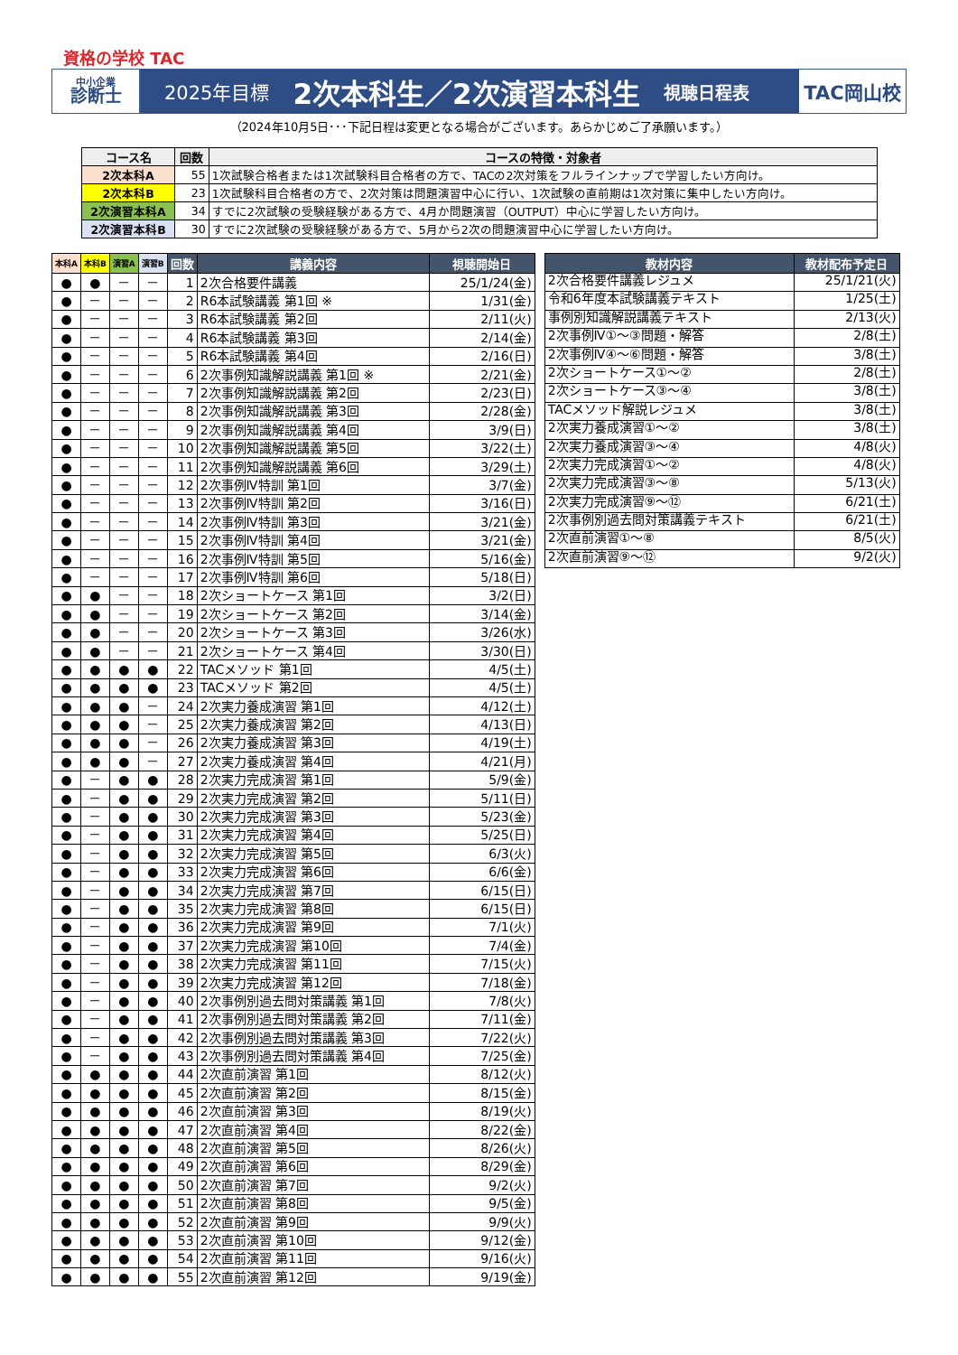資格の学校 TAC
中小企業
診断士
2025年目標 2次本科生／2次演習本科生 視聴日程表
TAC岡山校
（2024年10月5日･･･下記日程は変更となる場合がございます。あらかじめご了承願います。）
| コース名 | 回数 | コースの特徴・対象者 |
| --- | --- | --- |
| 2次本科A | 55 | 1次試験合格者または1次試験科目合格者の方で、TACの2次対策をフルラインナップで学習したい方向け。 |
| 2次本科B | 23 | 1次試験科目合格者の方で、2次対策は問題演習中心に行い、1次試験の直前期は1次対策に集中したい方向け。 |
| 2次演習本科A | 34 | すでに2次試験の受験経験がある方で、4月か問題演習（OUTPUT）中心に学習したい方向け。 |
| 2次演習本科B | 30 | すでに2次試験の受験経験がある方で、5月から2次の問題演習中心に学習したい方向け。 |
| 本科A | 本科B | 演習A | 演習B | 回数 | 講義内容 | 視聴開始日 |
| --- | --- | --- | --- | --- | --- | --- |
| ● | ● | － | － | 1 | 2次合格要件講義 | 25/1/24(金) |
| ● | － | － | － | 2 | R6本試験講義 第1回 ※ | 1/31(金) |
| ● | － | － | － | 3 | R6本試験講義 第2回 | 2/11(火) |
| ● | － | － | － | 4 | R6本試験講義 第3回 | 2/14(金) |
| ● | － | － | － | 5 | R6本試験講義 第4回 | 2/16(日) |
| ● | － | － | － | 6 | 2次事例知識解説講義 第1回 ※ | 2/21(金) |
| ● | － | － | － | 7 | 2次事例知識解説講義 第2回 | 2/23(日) |
| ● | － | － | － | 8 | 2次事例知識解説講義 第3回 | 2/28(金) |
| ● | － | － | － | 9 | 2次事例知識解説講義 第4回 | 3/9(日) |
| ● | － | － | － | 10 | 2次事例知識解説講義 第5回 | 3/22(土) |
| ● | － | － | － | 11 | 2次事例知識解説講義 第6回 | 3/29(土) |
| ● | － | － | － | 12 | 2次事例Ⅳ特訓 第1回 | 3/7(金) |
| ● | － | － | － | 13 | 2次事例Ⅳ特訓 第2回 | 3/16(日) |
| ● | － | － | － | 14 | 2次事例Ⅳ特訓 第3回 | 3/21(金) |
| ● | － | － | － | 15 | 2次事例Ⅳ特訓 第4回 | 3/21(金) |
| ● | － | － | － | 16 | 2次事例Ⅳ特訓 第5回 | 5/16(金) |
| ● | － | － | － | 17 | 2次事例Ⅳ特訓 第6回 | 5/18(日) |
| ● | ● | － | － | 18 | 2次ショートケース 第1回 | 3/2(日) |
| ● | ● | － | － | 19 | 2次ショートケース 第2回 | 3/14(金) |
| ● | ● | － | － | 20 | 2次ショートケース 第3回 | 3/26(水) |
| ● | ● | － | － | 21 | 2次ショートケース 第4回 | 3/30(日) |
| ● | ● | ● | ● | 22 | TACメソッド 第1回 | 4/5(土) |
| ● | ● | ● | ● | 23 | TACメソッド 第2回 | 4/5(土) |
| ● | ● | ● | － | 24 | 2次実力養成演習 第1回 | 4/12(土) |
| ● | ● | ● | － | 25 | 2次実力養成演習 第2回 | 4/13(日) |
| ● | ● | ● | － | 26 | 2次実力養成演習 第3回 | 4/19(土) |
| ● | ● | ● | － | 27 | 2次実力養成演習 第4回 | 4/21(月) |
| ● | － | ● | ● | 28 | 2次実力完成演習 第1回 | 5/9(金) |
| ● | － | ● | ● | 29 | 2次実力完成演習 第2回 | 5/11(日) |
| ● | － | ● | ● | 30 | 2次実力完成演習 第3回 | 5/23(金) |
| ● | － | ● | ● | 31 | 2次実力完成演習 第4回 | 5/25(日) |
| ● | － | ● | ● | 32 | 2次実力完成演習 第5回 | 6/3(火) |
| ● | － | ● | ● | 33 | 2次実力完成演習 第6回 | 6/6(金) |
| ● | － | ● | ● | 34 | 2次実力完成演習 第7回 | 6/15(日) |
| ● | － | ● | ● | 35 | 2次実力完成演習 第8回 | 6/15(日) |
| ● | － | ● | ● | 36 | 2次実力完成演習 第9回 | 7/1(火) |
| ● | － | ● | ● | 37 | 2次実力完成演習 第10回 | 7/4(金) |
| ● | － | ● | ● | 38 | 2次実力完成演習 第11回 | 7/15(火) |
| ● | － | ● | ● | 39 | 2次実力完成演習 第12回 | 7/18(金) |
| ● | － | ● | ● | 40 | 2次事例別過去問対策講義 第1回 | 7/8(火) |
| ● | － | ● | ● | 41 | 2次事例別過去問対策講義 第2回 | 7/11(金) |
| ● | － | ● | ● | 42 | 2次事例別過去問対策講義 第3回 | 7/22(火) |
| ● | － | ● | ● | 43 | 2次事例別過去問対策講義 第4回 | 7/25(金) |
| ● | ● | ● | ● | 44 | 2次直前演習 第1回 | 8/12(火) |
| ● | ● | ● | ● | 45 | 2次直前演習 第2回 | 8/15(金) |
| ● | ● | ● | ● | 46 | 2次直前演習 第3回 | 8/19(火) |
| ● | ● | ● | ● | 47 | 2次直前演習 第4回 | 8/22(金) |
| ● | ● | ● | ● | 48 | 2次直前演習 第5回 | 8/26(火) |
| ● | ● | ● | ● | 49 | 2次直前演習 第6回 | 8/29(金) |
| ● | ● | ● | ● | 50 | 2次直前演習 第7回 | 9/2(火) |
| ● | ● | ● | ● | 51 | 2次直前演習 第8回 | 9/5(金) |
| ● | ● | ● | ● | 52 | 2次直前演習 第9回 | 9/9(火) |
| ● | ● | ● | ● | 53 | 2次直前演習 第10回 | 9/12(金) |
| ● | ● | ● | ● | 54 | 2次直前演習 第11回 | 9/16(火) |
| ● | ● | ● | ● | 55 | 2次直前演習 第12回 | 9/19(金) |
| 教材内容 | 教材配布予定日 |
| --- | --- |
| 2次合格要件講義レジュメ | 25/1/21(火) |
| 令和6年度本試験講義テキスト | 1/25(土) |
| 事例別知識解説講義テキスト | 2/13(火) |
| 2次事例Ⅳ①～③問題・解答 | 2/8(土) |
| 2次事例Ⅳ④～⑥問題・解答 | 3/8(土) |
| 2次ショートケース①～② | 2/8(土) |
| 2次ショートケース③～④ | 3/8(土) |
| TACメソッド解説レジュメ | 3/8(土) |
| 2次実力養成演習①～② | 3/8(土) |
| 2次実力養成演習③～④ | 4/8(火) |
| 2次実力完成演習①～② | 4/8(火) |
| 2次実力完成演習③～⑧ | 5/13(火) |
| 2次実力完成演習⑨～⑫ | 6/21(土) |
| 2次事例別過去問対策講義テキスト | 6/21(土) |
| 2次直前演習①～⑧ | 8/5(火) |
| 2次直前演習⑨～⑫ | 9/2(火) |